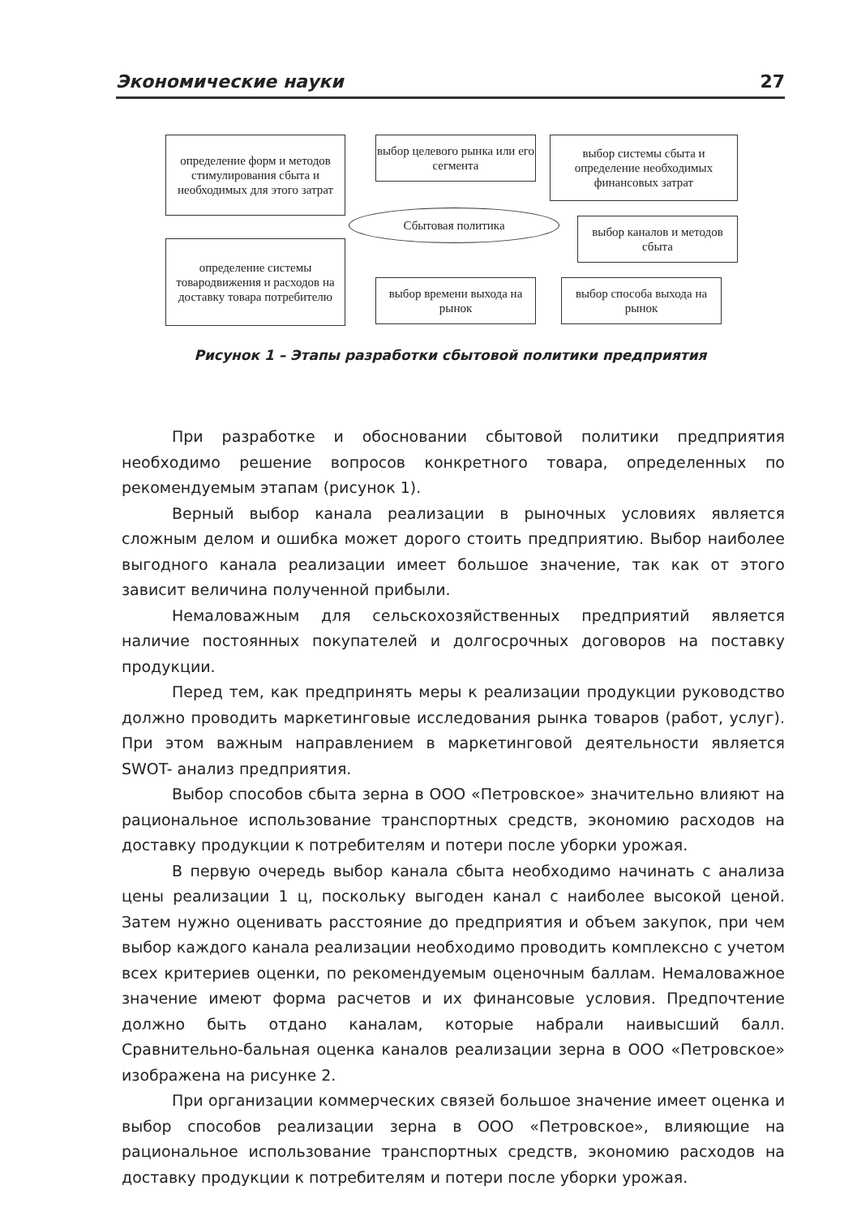Экономические науки 27
определение форм и методов стимулирования сбыта и необходимых для этого затрат
выбор целевого рынка или его сегмента
выбор системы сбыта и определение необходимых финансовых затрат
Сбытовая политика
выбор каналов и методов сбыта
определение системы товародвижения и расходов на доставку товара потребителю
выбор времени выхода на рынок
выбор способа выхода на рынок
Рисунок 1 – Этапы разработки сбытовой политики предприятия
При разработке и обосновании сбытовой политики предприятия необходимо решение вопросов конкретного товара, определенных по рекомендуемым этапам (рисунок 1).
Верный выбор канала реализации в рыночных условиях является сложным делом и ошибка может дорого стоить предприятию. Выбор наиболее выгодного канала реализации имеет большое значение, так как от этого зависит величина полученной прибыли.
Немаловажным для сельскохозяйственных предприятий является наличие постоянных покупателей и долгосрочных договоров на поставку продукции.
Перед тем, как предпринять меры к реализации продукции руководство должно проводить маркетинговые исследования рынка товаров (работ, услуг). При этом важным направлением в маркетинговой деятельности является SWOT- анализ предприятия.
Выбор способов сбыта зерна в ООО «Петровское» значительно влияют на рациональное использование транспортных средств, экономию расходов на доставку продукции к потребителям и потери после уборки урожая.
В первую очередь выбор канала сбыта необходимо начинать с анализа цены реализации 1 ц, поскольку выгоден канал с наиболее высокой ценой. Затем нужно оценивать расстояние до предприятия и объем закупок, при чем выбор каждого канала реализации необходимо проводить комплексно с учетом всех критериев оценки, по рекомендуемым оценочным баллам. Немаловажное значение имеют форма расчетов и их финансовые условия. Предпочтение должно быть отдано каналам, которые набрали наивысший балл. Сравнительно-бальная оценка каналов реализации зерна в ООО «Петровское» изображена на рисунке 2.
При организации коммерческих связей большое значение имеет оценка и выбор способов реализации зерна в ООО «Петровское», влияющие на рациональное использование транспортных средств, экономию расходов на доставку продукции к потребителям и потери после уборки урожая.